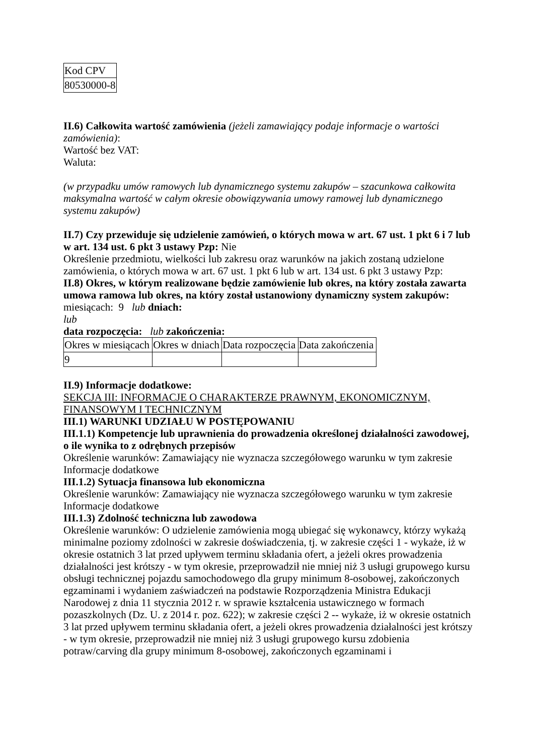| Kod CPV |
| 80530000-8 |
II.6) Całkowita wartość zamówienia (jeżeli zamawiający podaje informacje o wartości zamówienia):
Wartość bez VAT:
Waluta:
(w przypadku umów ramowych lub dynamicznego systemu zakupów – szacunkowa całkowita maksymalna wartość w całym okresie obowiązywania umowy ramowej lub dynamicznego systemu zakupów)
II.7) Czy przewiduje się udzielenie zamówień, o których mowa w art. 67 ust. 1 pkt 6 i 7 lub w art. 134 ust. 6 pkt 3 ustawy Pzp: Nie
Określenie przedmiotu, wielkości lub zakresu oraz warunków na jakich zostaną udzielone zamówienia, o których mowa w art. 67 ust. 1 pkt 6 lub w art. 134 ust. 6 pkt 3 ustawy Pzp:
II.8) Okres, w którym realizowane będzie zamówienie lub okres, na który została zawarta umowa ramowa lub okres, na który został ustanowiony dynamiczny system zakupów:
miesiącach: 9 lub dniach:
lub
data rozpoczęcia: lub zakończenia:
| Okres w miesiącach | Okres w dniach | Data rozpoczęcia | Data zakończenia |
| 9 | | | |
II.9) Informacje dodatkowe:
SEKCJA III: INFORMACJE O CHARAKTERZE PRAWNYM, EKONOMICZNYM, FINANSOWYM I TECHNICZNYM
III.1) WARUNKI UDZIAŁU W POSTĘPOWANIU
III.1.1) Kompetencje lub uprawnienia do prowadzenia określonej działalności zawodowej, o ile wynika to z odrębnych przepisów
Określenie warunków: Zamawiający nie wyznacza szczegółowego warunku w tym zakresie
Informacje dodatkowe
III.1.2) Sytuacja finansowa lub ekonomiczna
Określenie warunków: Zamawiający nie wyznacza szczegółowego warunku w tym zakresie
Informacje dodatkowe
III.1.3) Zdolność techniczna lub zawodowa
Określenie warunków: O udzielenie zamówienia mogą ubiegać się wykonawcy, którzy wykażą minimalne poziomy zdolności w zakresie doświadczenia, tj. w zakresie części 1 - wykaże, iż w okresie ostatnich 3 lat przed upływem terminu składania ofert, a jeżeli okres prowadzenia działalności jest krótszy - w tym okresie, przeprowadził nie mniej niż 3 usługi grupowego kursu obsługi technicznej pojazdu samochodowego dla grupy minimum 8-osobowej, zakończonych egzaminami i wydaniem zaświadczeń na podstawie Rozporządzenia Ministra Edukacji Narodowej z dnia 11 stycznia 2012 r. w sprawie kształcenia ustawicznego w formach pozaszkolnych (Dz. U. z 2014 r. poz. 622); w zakresie części 2 -- wykaże, iż w okresie ostatnich 3 lat przed upływem terminu składania ofert, a jeżeli okres prowadzenia działalności jest krótszy - w tym okresie, przeprowadził nie mniej niż 3 usługi grupowego kursu zdobienia potraw/carving dla grupy minimum 8-osobowej, zakończonych egzaminami i